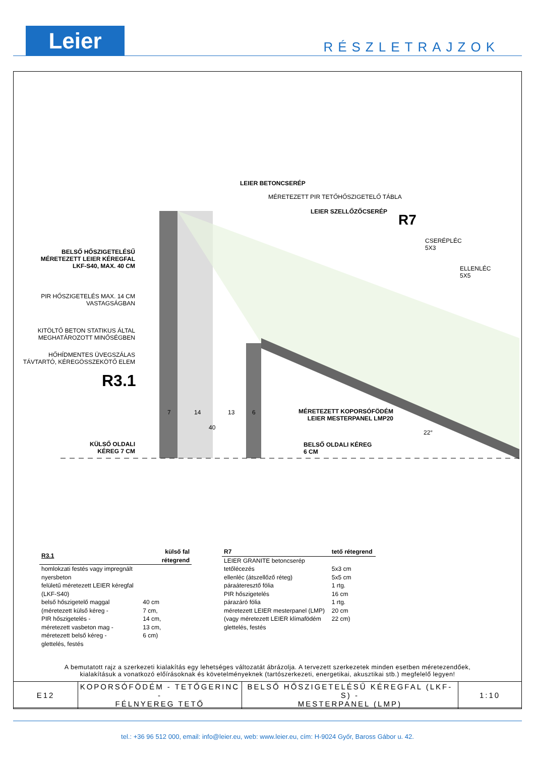Leier RÉSZLETRAJZOK
LEIER BETONCSERÉP
MÉRETEZETT PIR TETŐHŐSZIGETELŐ TÁBLA
LEIER SZELLŐZŐCSERÉP
R7
CSERÉPLÉC
5X3
ELLENLÉC
5X5
BELSŐ HŐSZIGETELÉSŰ MÉRETEZETT LEIER KÉREGFAL LKF-S40, MAX. 40 CM
PIR HŐSZIGETELÉS MAX. 14 CM VASTAGSÁGBAN
KITÖLTŐ BETON STATIKUS ÁLTAL MEGHATÁROZOTT MINŐSÉGBEN
HŐHÍDMENTES ÜVEGSZÁLAS TÁVTARTÓ, KÉREGÖSSZEKÖTŐ ELEM
R3.1
7 14 13 6
40
MÉRETEZETT KOPORSÓFÖDÉM LEIER MESTERPANEL LMP20
22°
KÜLSŐ OLDALI KÉREG 7 CM
BELSŐ OLDALI KÉREG
6 CM
| R3.1 | külső fal rétegrend |
| homlokzati festés vagy impregnált nyersbeton | |
| felületű méretezett LEIER kéregfal (LKF-S40) | |
| belső hőszigetelő maggal | 40 cm |
| (méretezett külső kéreg - | 7 cm, |
| PIR hőszigetelés - | 14 cm, |
| méretezett vasbeton mag - | 13 cm, |
| méretezett belső kéreg - | 6 cm) |
| glettelés, festés | |
| R7 | tető rétegrend |
| LEIER GRANITE betoncserép | |
| tetőlécezés | 5x3 cm |
| ellenléc (átszellőző réteg) | 5x5 cm |
| páraáteresztő fólia | 1 rtg. |
| PIR hőszigetelés | 16 cm |
| párazáró fólia | 1 rtg. |
| méretezett LEIER mesterpanel (LMP) | 20 cm |
| (vagy méretezett LEIER klímafödém | 22 cm) |
| glettelés, festés | |
A bemutatott rajz a szerkezeti kialakítás egy lehetséges változatát ábrázolja. A tervezett szerkezetek minden esetben méretezendőek,
kialakításuk a vonatkozó előírásoknak és követelményeknek (tartószerkezeti, energetikai, akusztikai stb.) megfelelő legyen!
| E12 | KOPORSÓFÖDÉM - TETŐGERINC - FÉLNYEREG TETŐ | BELSŐ HŐSZIGETELÉSŰ KÉREGFAL (LKF-S) - MESTERPANEL (LMP) | 1:10 |
tel.: +36 96 512 000, email: info@leier.eu, web: www.leier.eu, cím: H-9024 Győr, Baross Gábor u. 42.